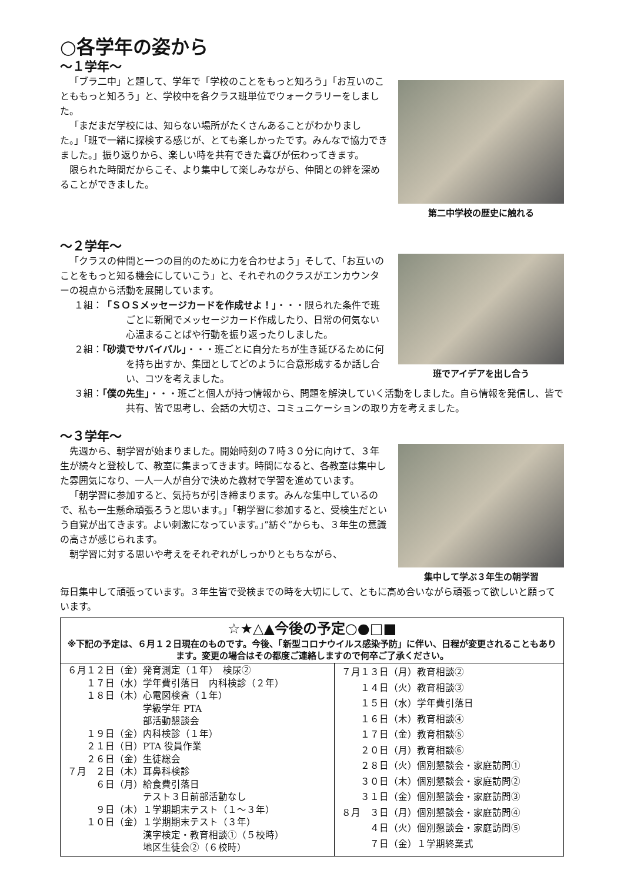○各学年の姿から
～１学年～
「ブラ二中」と題して、学年で「学校のことをもっと知ろう」「お互いのことももっと知ろう」と、学校中を各クラス班単位でウォークラリーをしました。
「まだまだ学校には、知らない場所がたくさんあることがわかりました。」「班で一緒に探検する感じが、とても楽しかったです。みんなで協力できました。」振り返りから、楽しい時を共有できた喜びが伝わってきます。
限られた時間だからこそ、より集中して楽しみながら、仲間との絆を深めることができました。
第二中学校の歴史に触れる
～２学年～
「クラスの仲間と一つの目的のために力を合わせよう」そして、「お互いのことをもっと知る機会にしていこう」と、それぞれのクラスがエンカウンターの視点から活動を展開しています。
１組：「ＳＯＳメッセージカードを作成せよ！」・・・限られた条件で班ごとに新聞でメッセージカード作成したり、日常の何気ない心温まることばや行動を振り返ったりしました。
２組：「砂漠でサバイバル」・・・班ごとに自分たちが生き延びるために何を持ち出すか、集団としてどのように合意形成するか話し合い、コツを考えました。
班でアイデアを出し合う
３組：「僕の先生」・・・班ごと個人が持つ情報から、問題を解決していく活動をしました。自ら情報を発信し、皆で共有、皆で思考し、会話の大切さ、コミュニケーションの取り方を考えました。
～３学年～
先週から、朝学習が始まりました。開始時刻の７時３０分に向けて、３年生が続々と登校して、教室に集まってきます。時間になると、各教室は集中した雰囲気になり、一人一人が自分で決めた教材で学習を進めています。
「朝学習に参加すると、気持ちが引き締まります。みんな集中しているので、私も一生懸命頑張ろうと思います。」「朝学習に参加すると、受検生だという自覚が出てきます。よい刺激になっています。」”紡ぐ”からも、３年生の意識の高さが感じられます。
朝学習に対する思いや考えをそれぞれがしっかりともちながら、
集中して学ぶ３年生の朝学習
毎日集中して頑張っています。３年生皆で受検までの時を大切にして、ともに高め合いながら頑張って欲しいと願っています。
☆★△▲今後の予定○●□■
※下記の予定は、６月１２日現在のものです。今後、「新型コロナウイルス感染予防」に伴い、日程が変更されることもあります。変更の場合はその都度ご連絡しますので何卒ご了承ください。
| ６月１２日（金）発育測定（１年） 検尿② １７日（水）学年費引落日 内科検診（２年） １８日（木）心電図検査（１年） 学級学年 PTA 部活動懇談会 １９日（金）内科検診（１年） ２１日（日）PTA 役員作業 ２６日（金）生徒総会 ７月 ２日（木）耳鼻科検診 ６日（月）給食費引落日 テスト３日前部活動なし ９日（木）１学期期末テスト（１～３年） １０日（金）１学期期末テスト（３年） 漢字検定・教育相談①（５校時） 地区生徒会②（６校時） | ７月１３日（月）教育相談② １４日（火）教育相談③ １５日（水）学年費引落日 １６日（木）教育相談④ １７日（金）教育相談⑤ ２０日（月）教育相談⑥ ２８日（火）個別懇談会・家庭訪問① ３０日（木）個別懇談会・家庭訪問② ３１日（金）個別懇談会・家庭訪問③ ８月 ３日（月）個別懇談会・家庭訪問④ ４日（火）個別懇談会・家庭訪問⑤ ７日（金）１学期終業式 |